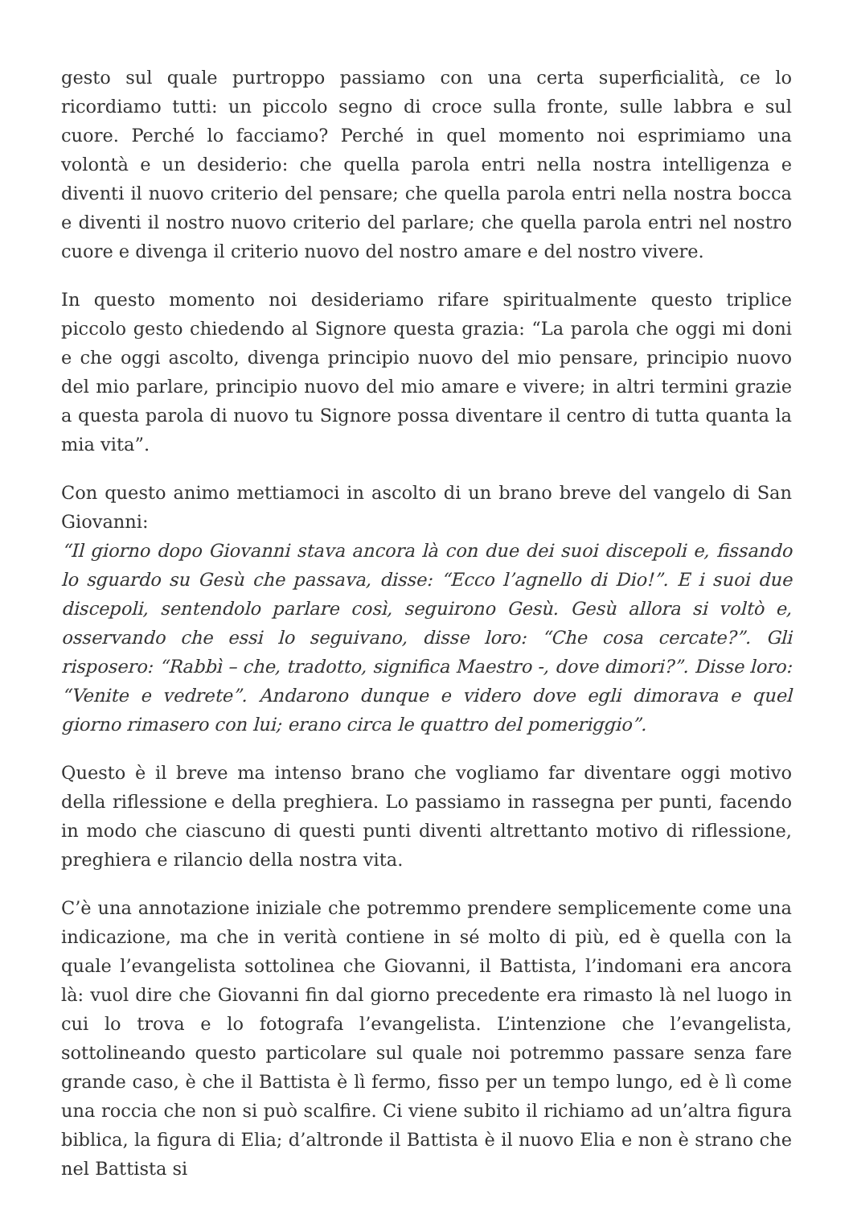gesto sul quale purtroppo passiamo con una certa superficialità, ce lo ricordiamo tutti: un piccolo segno di croce sulla fronte, sulle labbra e sul cuore. Perché lo facciamo? Perché in quel momento noi esprimiamo una volontà e un desiderio: che quella parola entri nella nostra intelligenza e diventi il nuovo criterio del pensare; che quella parola entri nella nostra bocca e diventi il nostro nuovo criterio del parlare; che quella parola entri nel nostro cuore e divenga il criterio nuovo del nostro amare e del nostro vivere.
In questo momento noi desideriamo rifare spiritualmente questo triplice piccolo gesto chiedendo al Signore questa grazia: “La parola che oggi mi doni e che oggi ascolto, divenga principio nuovo del mio pensare, principio nuovo del mio parlare, principio nuovo del mio amare e vivere; in altri termini grazie a questa parola di nuovo tu Signore possa diventare il centro di tutta quanta la mia vita”.
Con questo animo mettiamoci in ascolto di un brano breve del vangelo di San Giovanni:
“Il giorno dopo Giovanni stava ancora là con due dei suoi discepoli e, fissando lo sguardo su Gesù che passava, disse: “Ecco l’agnello di Dio!”. E i suoi due discepoli, sentendolo parlare così, seguirono Gesù. Gesù allora si voltò e, osservando che essi lo seguivano, disse loro: “Che cosa cercate?”. Gli risposero: “Rabbì – che, tradotto, significa Maestro -, dove dimori?”. Disse loro: “Venite e vedrete”. Andarono dunque e videro dove egli dimorava e quel giorno rimasero con lui; erano circa le quattro del pomeriggio”.
Questo è il breve ma intenso brano che vogliamo far diventare oggi motivo della riflessione e della preghiera. Lo passiamo in rassegna per punti, facendo in modo che ciascuno di questi punti diventi altrettanto motivo di riflessione, preghiera e rilancio della nostra vita.
C’è una annotazione iniziale che potremmo prendere semplicemente come una indicazione, ma che in verità contiene in sé molto di più, ed è quella con la quale l’evangelista sottolinea che Giovanni, il Battista, l’indomani era ancora là: vuol dire che Giovanni fin dal giorno precedente era rimasto là nel luogo in cui lo trova e lo fotografa l’evangelista. L’intenzione che l’evangelista, sottolineando questo particolare sul quale noi potremmo passare senza fare grande caso, è che il Battista è lì fermo, fisso per un tempo lungo, ed è lì come una roccia che non si può scalfire. Ci viene subito il richiamo ad un’altra figura biblica, la figura di Elia; d’altronde il Battista è il nuovo Elia e non è strano che nel Battista si